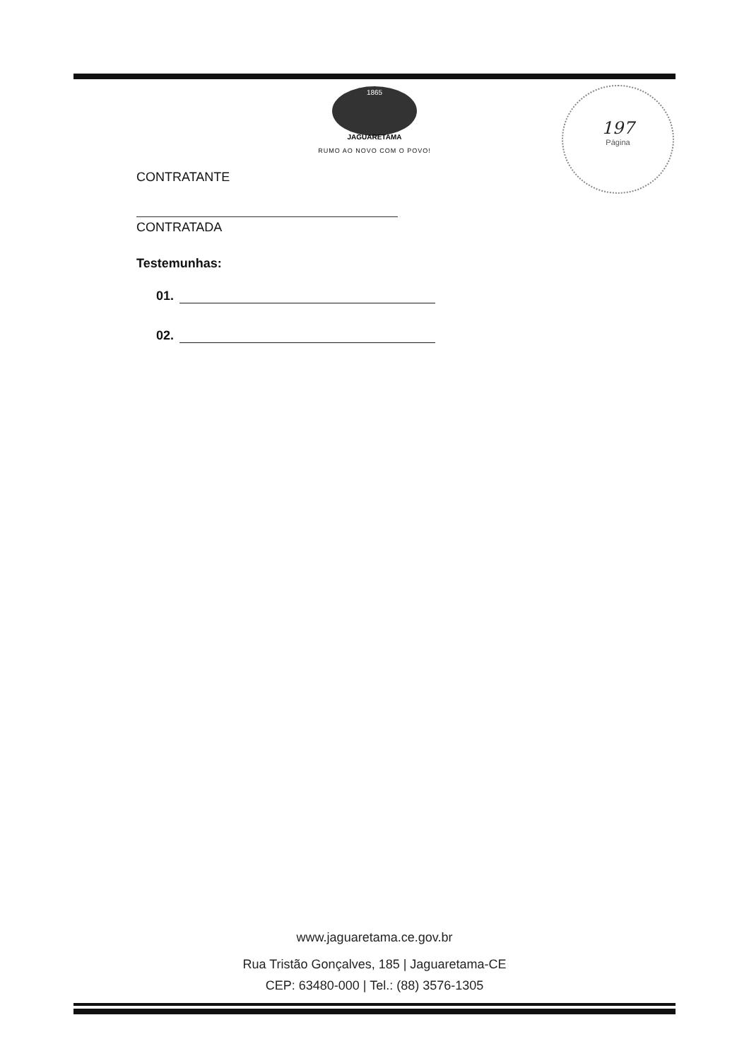1865
JAGUARETAMA
RUMO AO NOVO COM O POVO!
197
Página
CONTRATANTE
CONTRATADA
Testemunhas:
01.
02.
www.jaguaretama.ce.gov.br
Rua Tristão Gonçalves, 185 | Jaguaretama-CE
CEP: 63480-000 | Tel.: (88) 3576-1305